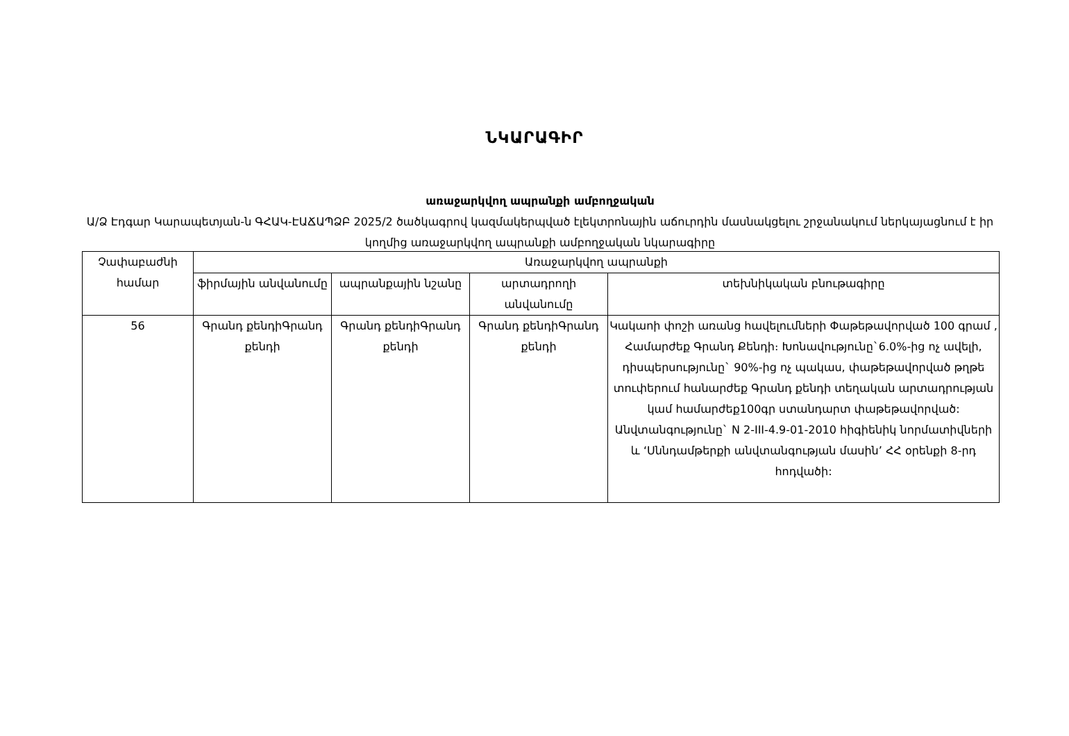ՆԿԱՐԱԳԻՐ
առաջարկվող ապրանքի ամբողջական
Ա/Ձ Էդգար Կարապետյան-ն ԳՀԱԿ-ԷԱՃԱՊՁԲ 2025/2 ծածկագրով կազմակերպված էլեկտրոնային աճուրդին մասնակցելու շրջանակում ներկայացնում է իր կողմից առաջարկվող ապրանքի ամբողջական նկարագիրը
| Չափաբաժնի համար | Առաջարկվող ապրանքի | | | |
| --- | --- | --- | --- | --- |
| | ֆիրմային անվանումը | ապրանքային նշանը | արտադրողի անվանումը | տեխնիկական բնութագիրը |
| 56 | Գրանդ քենդիԳրանդ քենդի | Գրանդ քենդիԳրանդ քենդի | Գրանդ քենդիԳրանդ քենդի | Կակաոի փոշի առանց հավելումների Փաթեթավորված 100 գրամ , Համարժեք Գրանդ Քենդի։ Խոնավությունը`6.0%-ից ոչ ավելի, դիսպերսությունը` 90%-ից ոչ պակաս, փաթեթավորված թղթե տուփերում հանարժեք Գրանդ քենդի տեղական արտադրության կամ համարժեք100գր ստանդարտ փաթեթավորված: Անվտանգությունը` N 2-III-4.9-01-2010 հիգիենիկ նորմատիվների և ‘Սննդամթերքի անվտանգության մասին’ ՀՀ օրենքի 8-րդ հոդվածի: |